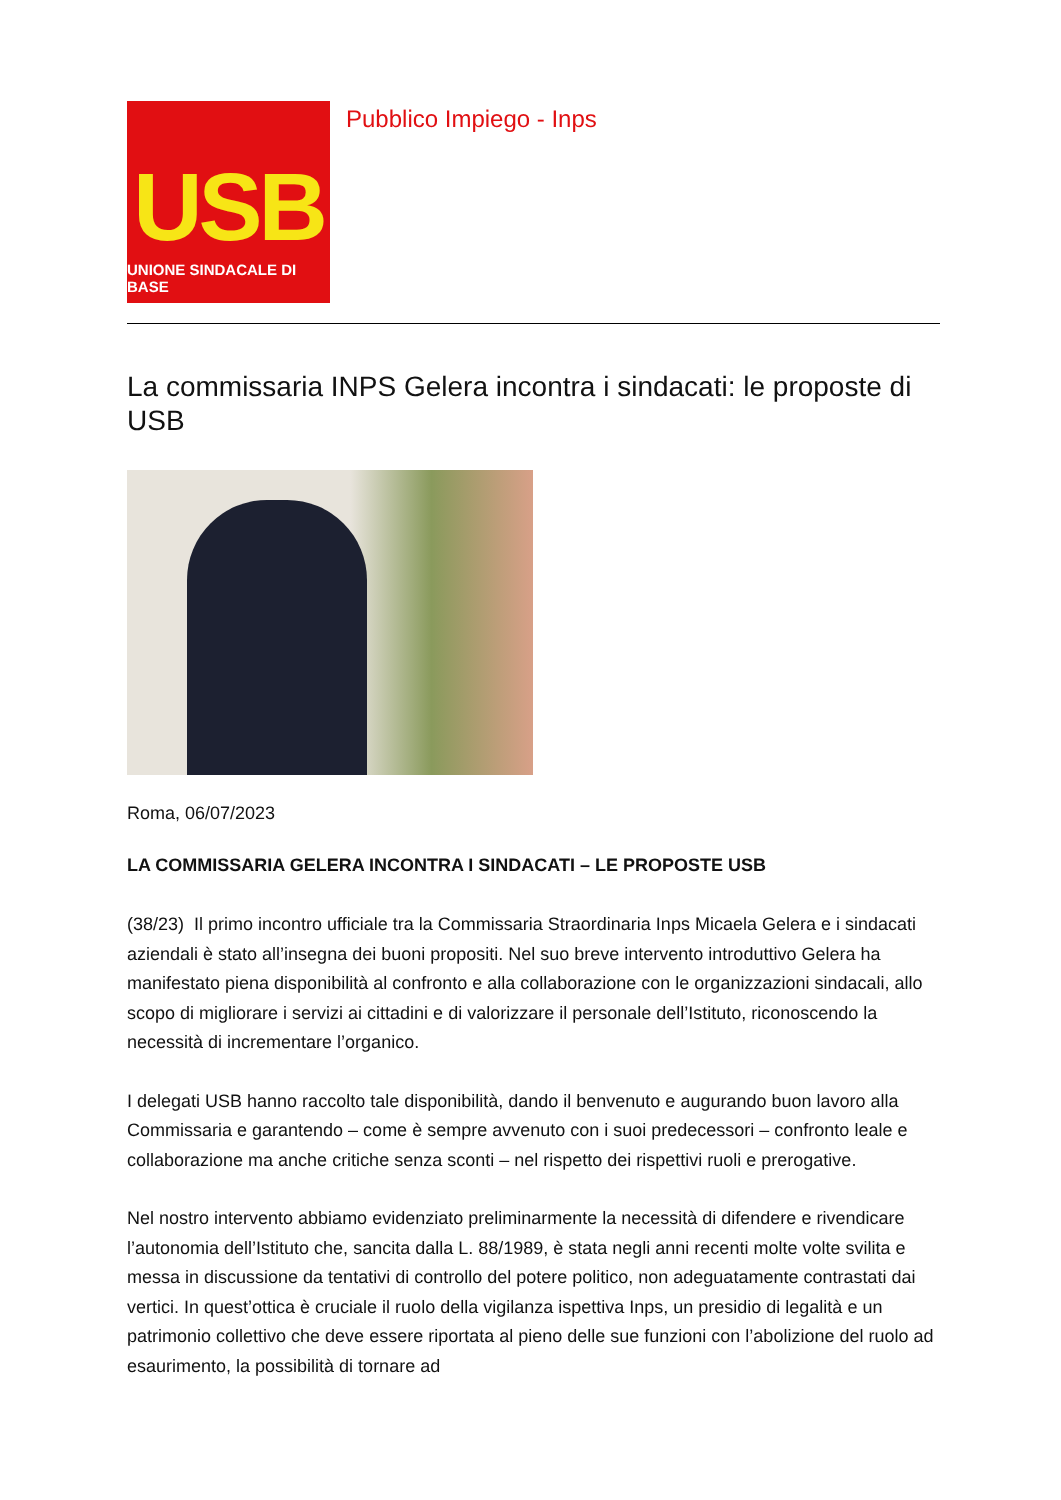USB
UNIONE SINDACALE DI BASE
Pubblico Impiego - Inps
La commissaria INPS Gelera incontra i sindacati: le proposte di USB
Roma, 06/07/2023
LA COMMISSARIA GELERA INCONTRA I SINDACATI – LE PROPOSTE USB
(38/23) Il primo incontro ufficiale tra la Commissaria Straordinaria Inps Micaela Gelera e i sindacati aziendali è stato all’insegna dei buoni propositi. Nel suo breve intervento introduttivo Gelera ha manifestato piena disponibilità al confronto e alla collaborazione con le organizzazioni sindacali, allo scopo di migliorare i servizi ai cittadini e di valorizzare il personale dell’Istituto, riconoscendo la necessità di incrementare l’organico.
I delegati USB hanno raccolto tale disponibilità, dando il benvenuto e augurando buon lavoro alla Commissaria e garantendo – come è sempre avvenuto con i suoi predecessori – confronto leale e collaborazione ma anche critiche senza sconti – nel rispetto dei rispettivi ruoli e prerogative.
Nel nostro intervento abbiamo evidenziato preliminarmente la necessità di difendere e rivendicare l’autonomia dell’Istituto che, sancita dalla L. 88/1989, è stata negli anni recenti molte volte svilita e messa in discussione da tentativi di controllo del potere politico, non adeguatamente contrastati dai vertici. In quest’ottica è cruciale il ruolo della vigilanza ispettiva Inps, un presidio di legalità e un patrimonio collettivo che deve essere riportata al pieno delle sue funzioni con l’abolizione del ruolo ad esaurimento, la possibilità di tornare ad